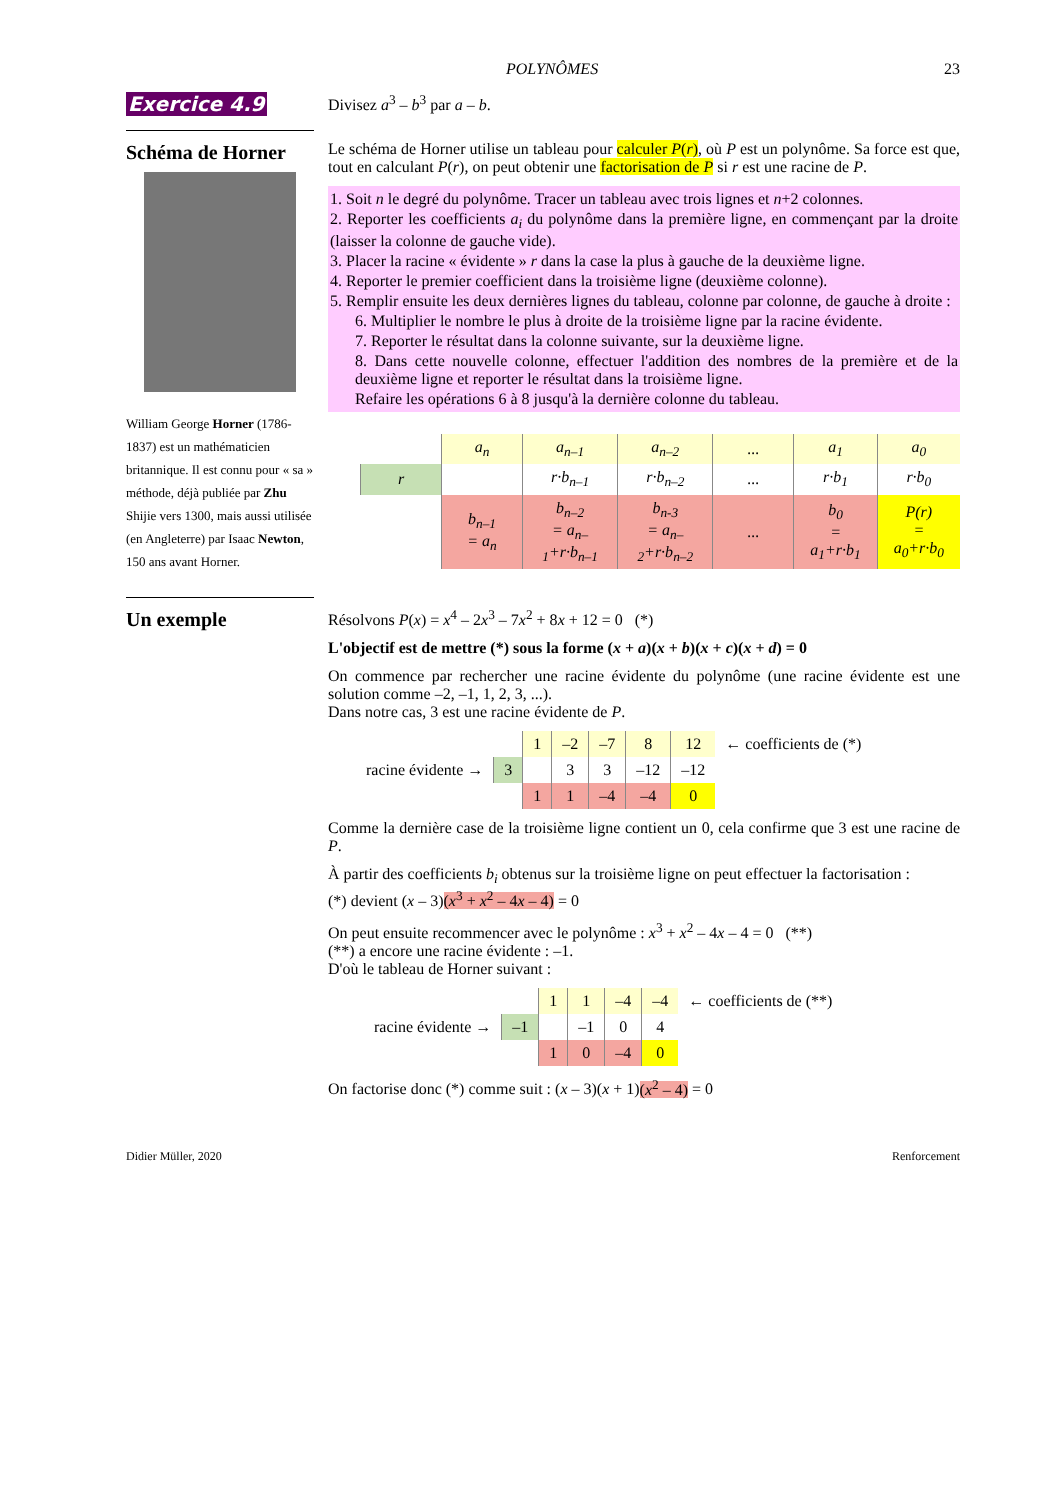POLYNÔMES 23
Exercice 4.9
Divisez a<sup>3</sup> – b<sup>3</sup> par a – b.
Schéma de Horner
William George Horner (1786-1837) est un mathématicien britannique. Il est connu pour « sa » méthode, déjà publiée par Zhu Shijie vers 1300, mais aussi utilisée (en Angleterre) par Isaac Newton, 150 ans avant Horner.
Le schéma de Horner utilise un tableau pour calculer P(r), où P est un polynôme. Sa force est que, tout en calculant P(r), on peut obtenir une factorisation de P si r est une racine de P.
1. Soit n le degré du polynôme. Tracer un tableau avec trois lignes et n+2 colonnes.
2. Reporter les coefficients a<sub>i</sub> du polynôme dans la première ligne, en commençant par la droite (laisser la colonne de gauche vide).
3. Placer la racine « évidente » r dans la case la plus à gauche de la deuxième ligne.
4. Reporter le premier coefficient dans la troisième ligne (deuxième colonne).
5. Remplir ensuite les deux dernières lignes du tableau, colonne par colonne, de gauche à droite :
6. Multiplier le nombre le plus à droite de la troisième ligne par la racine évidente.
7. Reporter le résultat dans la colonne suivante, sur la deuxième ligne.
8. Dans cette nouvelle colonne, effectuer l'addition des nombres de la première et de la deuxième ligne et reporter le résultat dans la troisième ligne.
Refaire les opérations 6 à 8 jusqu'à la dernière colonne du tableau.
| | a<sub>n</sub> | a<sub>n–1</sub> | a<sub>n–2</sub> | ... | a<sub>1</sub> | a<sub>0</sub> |
| r | | r·b<sub>n–1</sub> | r·b<sub>n–2</sub> | ... | r·b<sub>1</sub> | r·b<sub>0</sub> |
| | b<sub>n–1</sub> = a<sub>n</sub> | b<sub>n–2</sub> = a<sub>n–1</sub>+r·b<sub>n–1</sub> | b<sub>n-3</sub> = a<sub>n–2</sub>+r·b<sub>n–2</sub> | ... | b<sub>0</sub> = a<sub>1</sub>+r·b<sub>1</sub> | P(r) = a<sub>0</sub>+r·b<sub>0</sub> |
Un exemple
Résolvons P(x) = x<sup>4</sup> – 2x<sup>3</sup> – 7x<sup>2</sup> + 8x + 12 = 0 (*)
L'objectif est de mettre (*) sous la forme (x + a)(x + b)(x + c)(x + d) = 0
On commence par rechercher une racine évidente du polynôme (une racine évidente est une solution comme –2, –1, 1, 2, 3, ...).
Dans notre cas, 3 est une racine évidente de P.
| | | 1 | –2 | –7 | 8 | 12 | ← coefficients de (*) |
| racine évidente → | 3 | | 3 | 3 | –12 | –12 | |
| | | 1 | 1 | –4 | –4 | 0 | |
Comme la dernière case de la troisième ligne contient un 0, cela confirme que 3 est une racine de P.
À partir des coefficients b<sub>i</sub> obtenus sur la troisième ligne on peut effectuer la factorisation :
(*) devient (x – 3)(x<sup>3</sup> + x<sup>2</sup> – 4x – 4) = 0
On peut ensuite recommencer avec le polynôme : x<sup>3</sup> + x<sup>2</sup> – 4x – 4 = 0 (**)
(**) a encore une racine évidente : –1.
D'où le tableau de Horner suivant :
| | | 1 | 1 | –4 | –4 | ← coefficients de (**) |
| racine évidente → | –1 | | –1 | 0 | 4 | |
| | | 1 | 0 | –4 | 0 | |
On factorise donc (*) comme suit : (x – 3)(x + 1)(x<sup>2</sup> – 4) = 0
Didier Müller, 2020 Renforcement